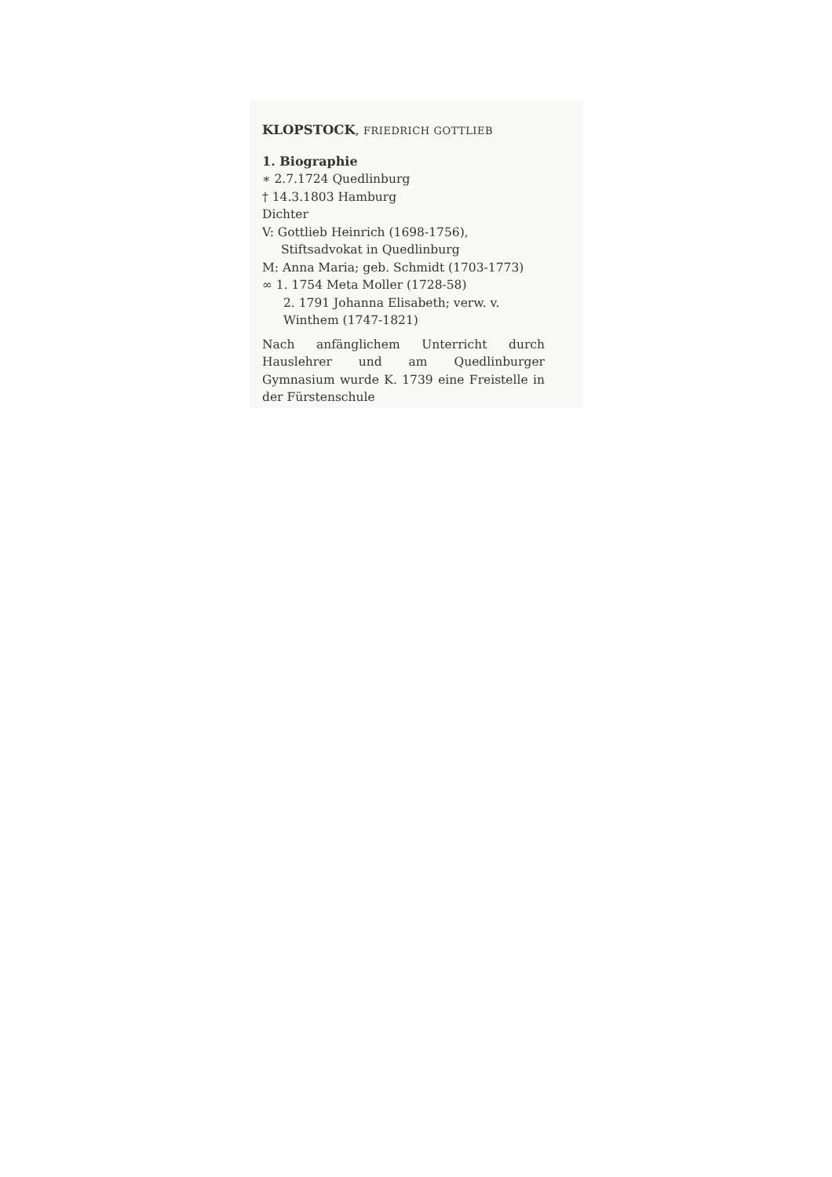KLOPSTOCK, FRIEDRICH GOTTLIEB
1. Biographie
∗ 2.7.1724 Quedlinburg
† 14.3.1803 Hamburg
Dichter
V: Gottlieb Heinrich (1698-1756), Stiftsadvokat in Quedlinburg
M: Anna Maria; geb. Schmidt (1703-1773)
∞ 1. 1754 Meta Moller (1728-58)
2. 1791 Johanna Elisabeth; verw. v. Winthem (1747-1821)
Nach anfänglichem Unterricht durch Hauslehrer und am Quedlinburger Gymnasium wurde K. 1739 eine Freistelle in der Fürstenschule